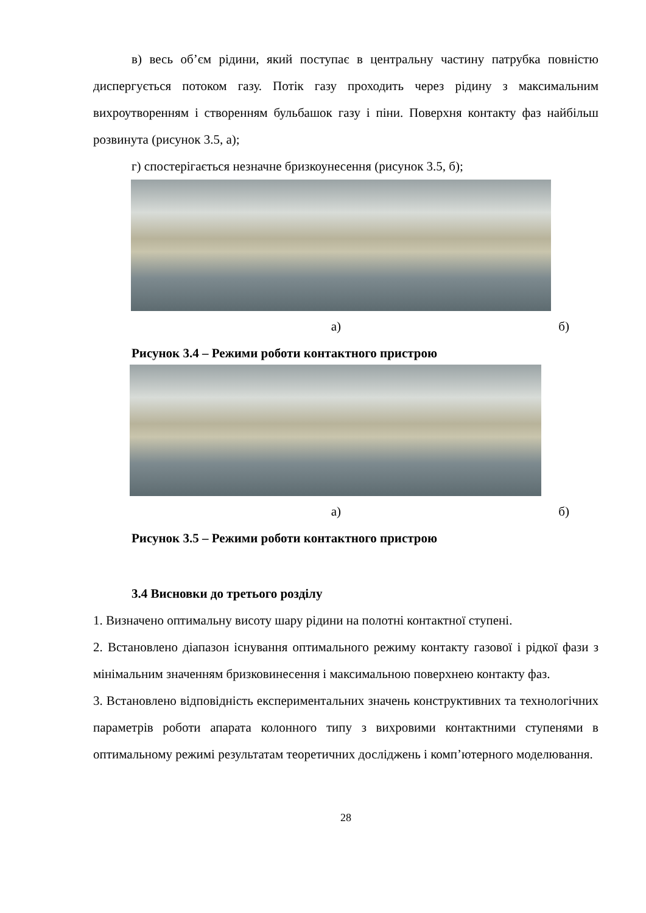в) весь об’єм рідини, який поступає в центральну частину патрубка повністю диспергується потоком газу. Потік газу проходить через рідину з максимальним вихроутворенням і створенням бульбашок газу і піни. Поверхня контакту фаз найбільш розвинута (рисунок 3.5, а);
г) спостерігається незначне бризкоунесення (рисунок 3.5, б);
а) б)
Рисунок 3.4 – Режими роботи контактного пристрою
а) б)
Рисунок 3.5 – Режими роботи контактного пристрою
3.4 Висновки до третього розділу
1. Визначено оптимальну висоту шару рідини на полотні контактної ступені.
2. Встановлено діапазон існування оптимального режиму контакту газової і рідкої фази з мінімальним значенням бризковинесення і максимальною поверхнею контакту фаз.
3. Встановлено відповідність експериментальних значень конструктивних та технологічних параметрів роботи апарата колонного типу з вихровими контактними ступенями в оптимальному режимі результатам теоретичних досліджень і комп’ютерного моделювання.
28